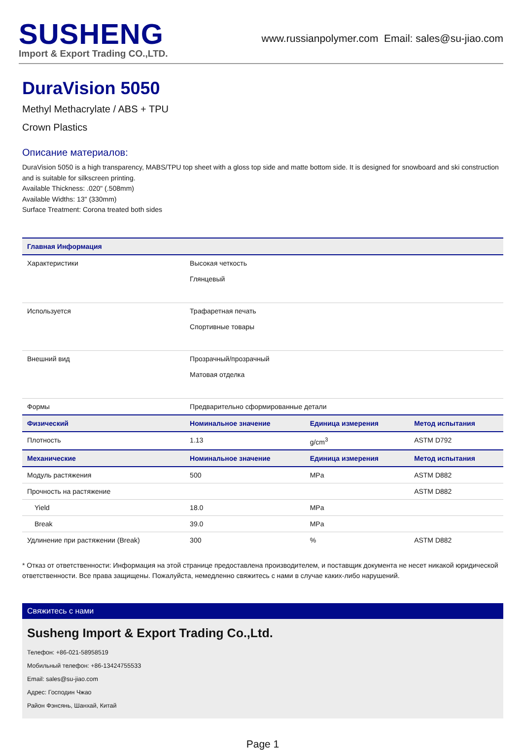SUSHENG
Import & Export Trading CO.,LTD.
www.russianpolymer.com Email: sales@su-jiao.com
DuraVision 5050
Methyl Methacrylate / ABS + TPU
Crown Plastics
Описание материалов:
DuraVision 5050 is a high transparency, MABS/TPU top sheet with a gloss top side and matte bottom side. It is designed for snowboard and ski construction and is suitable for silkscreen printing.
Available Thickness: .020" (.508mm)
Available Widths: 13" (330mm)
Surface Treatment: Corona treated both sides
| Главная Информация | | | |
| --- | --- | --- | --- |
| Характеристики | Высокая четкость Глянцевый | | |
| Используется | Трафаретная печать Спортивные товары | | |
| Внешний вид | Прозрачный/прозрачный Матовая отделка | | |
| Формы | Предварительно сформированные детали | | |
| Физический | Номинальное значение | Единица измерения | Метод испытания |
| Плотность | 1.13 | g/cm<sup>3</sup> | ASTM D792 |
| Механические | Номинальное значение | Единица измерения | Метод испытания |
| Модуль растяжения | 500 | MPa | ASTM D882 |
| Прочность на растяжение | | | ASTM D882 |
| Yield | 18.0 | MPa | |
| Break | 39.0 | MPa | |
| Удлинение при растяжении (Break) | 300 | % | ASTM D882 |
* Отказ от ответственности: Информация на этой странице предоставлена производителем, и поставщик документа не несет никакой юридической ответственности. Все права защищены. Пожалуйста, немедленно свяжитесь с нами в случае каких-либо нарушений.
Свяжитесь с нами
Susheng Import & Export Trading Co.,Ltd.
Телефон: +86-021-58958519
Мобильный телефон: +86-13424755533
Email: sales@su-jiao.com
Адрес: Господин Чжао
Район Фэнсянь, Шанхай, Китай
Page 1